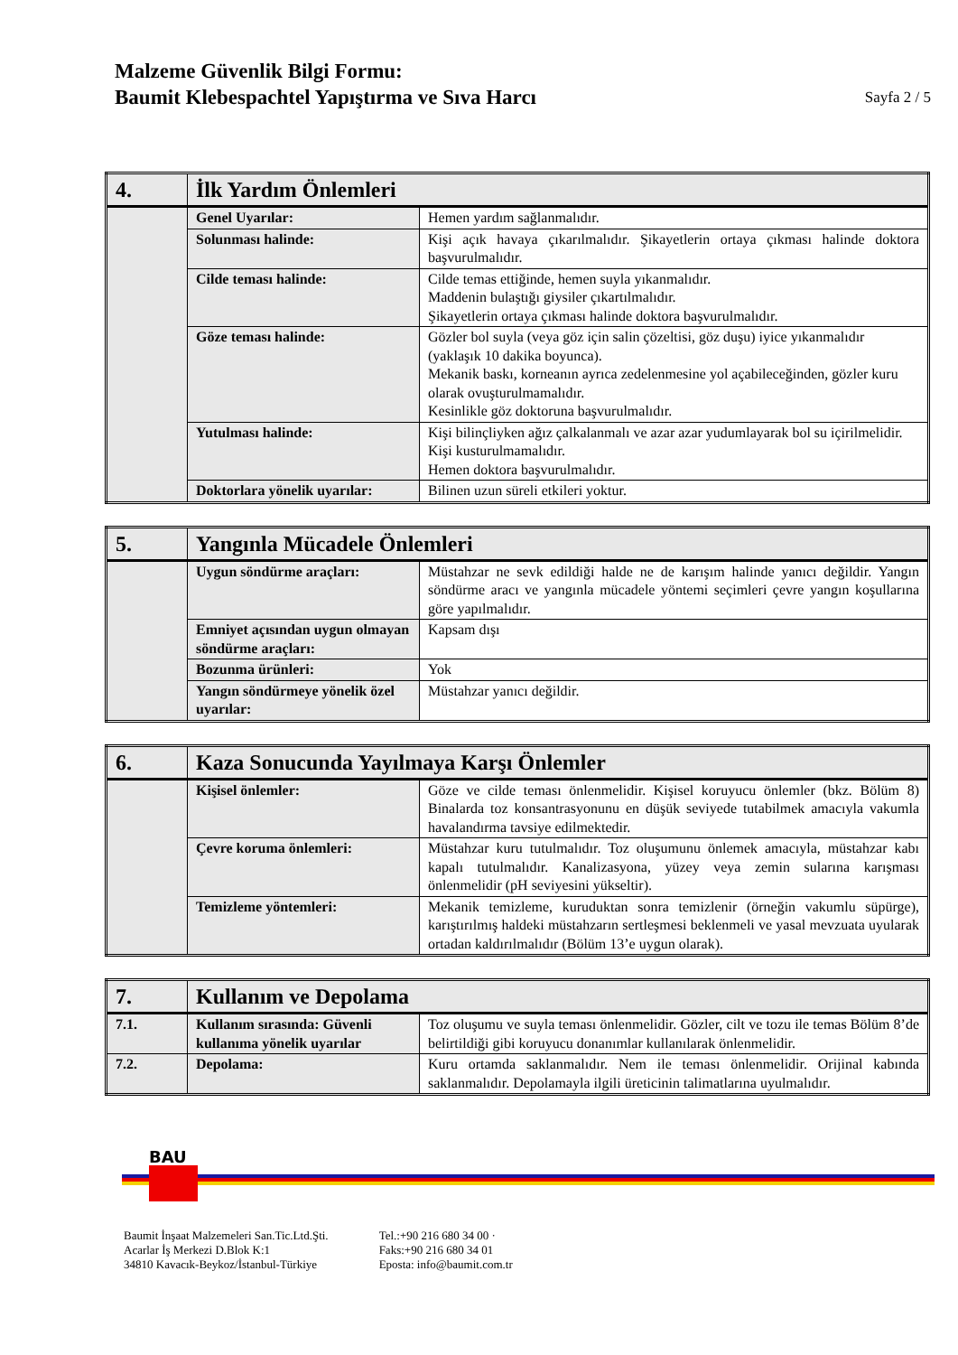Malzeme Güvenlik Bilgi Formu:
Baumit Klebespachtel Yapıştırma ve Sıva Harcı
Sayfa 2 / 5
| 4. | İlk Yardım Önlemleri | |
| | Genel Uyarılar: | Hemen yardım sağlanmalıdır. |
| | Solunması halinde: | Kişi açık havaya çıkarılmalıdır. Şikayetlerin ortaya çıkması halinde doktora başvurulmalıdır. |
| | Cilde teması halinde: | Cilde temas ettiğinde, hemen suyla yıkanmalıdır. Maddenin bulaştığı giysiler çıkartılmalıdır. Şikayetlerin ortaya çıkması halinde doktora başvurulmalıdır. |
| | Göze teması halinde: | Gözler bol suyla (veya göz için salin çözeltisi, göz duşu) iyice yıkanmalıdır (yaklaşık 10 dakika boyunca). Mekanik baskı, korneanın ayrıca zedelenmesine yol açabileceğinden, gözler kuru olarak ovuşturulmamalıdır. Kesinlikle göz doktoruna başvurulmalıdır. |
| | Yutulması halinde: | Kişi bilinçliyken ağız çalkalanmalı ve azar azar yudumlayarak bol su içirilmelidir. Kişi kusturulmamalıdır. Hemen doktora başvurulmalıdır. |
| | Doktorlara yönelik uyarılar: | Bilinen uzun süreli etkileri yoktur. |
| 5. | Yangınla Mücadele Önlemleri | |
| | Uygun söndürme araçları: | Müstahzar ne sevk edildiği halde ne de karışım halinde yanıcı değildir. Yangın söndürme aracı ve yangınla mücadele yöntemi seçimleri çevre yangın koşullarına göre yapılmalıdır. |
| | Emniyet açısından uygun olmayan söndürme araçları: | Kapsam dışı |
| | Bozunma ürünleri: | Yok |
| | Yangın söndürmeye yönelik özel uyarılar: | Müstahzar yanıcı değildir. |
| 6. | Kaza Sonucunda Yayılmaya Karşı Önlemler | |
| | Kişisel önlemler: | Göze ve cilde teması önlenmelidir. Kişisel koruyucu önlemler (bkz. Bölüm 8) Binalarda toz konsantrasyonunu en düşük seviyede tutabilmek amacıyla vakumla havalandırma tavsiye edilmektedir. |
| | Çevre koruma önlemleri: | Müstahzar kuru tutulmalıdır. Toz oluşumunu önlemek amacıyla, müstahzar kabı kapalı tutulmalıdır. Kanalizasyona, yüzey veya zemin sularına karışması önlenmelidir (pH seviyesini yükseltir). |
| | Temizleme yöntemleri: | Mekanik temizleme, kuruduktan sonra temizlenir (örneğin vakumlu süpürge), karıştırılmış haldeki müstahzarın sertleşmesi beklenmeli ve yasal mevzuata uyularak ortadan kaldırılmalıdır (Bölüm 13’e uygun olarak). |
| 7. | Kullanım ve Depolama | |
| 7.1. | Kullanım sırasında: Güvenli kullanıma yönelik uyarılar | Toz oluşumu ve suyla teması önlenmelidir. Gözler, cilt ve tozu ile temas Bölüm 8’de belirtildiği gibi koruyucu donanımlar kullanılarak önlenmelidir. |
| 7.2. | Depolama: | Kuru ortamda saklanmalıdır. Nem ile teması önlenmelidir. Orijinal kabında saklanmalıdır. Depolamayla ilgili üreticinin talimatlarına uyulmalıdır. |
BAU
Baumit İnşaat Malzemeleri San.Tic.Ltd.Şti.
Acarlar İş Merkezi D.Blok K:1
34810 Kavacık-Beykoz/İstanbul-Türkiye
Tel.:+90 216 680 34 00 ·
Faks:+90 216 680 34 01
Eposta: info@baumit.com.tr